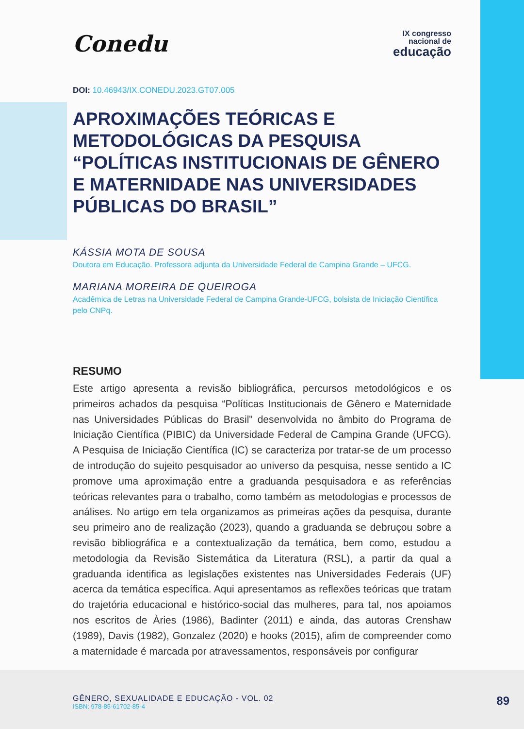Conedu
IX congresso
nacional de
educação
DOI: 10.46943/IX.CONEDU.2023.GT07.005
APROXIMAÇÕES TEÓRICAS E METODOLÓGICAS DA PESQUISA “POLÍTICAS INSTITUCIONAIS DE GÊNERO E MATERNIDADE NAS UNIVERSIDADES PÚBLICAS DO BRASIL”
KÁSSIA MOTA DE SOUSA
Doutora em Educação. Professora adjunta da Universidade Federal de Campina Grande – UFCG.
MARIANA MOREIRA DE QUEIROGA
Acadêmica de Letras na Universidade Federal de Campina Grande-UFCG, bolsista de Iniciação Científica pelo CNPq.
RESUMO
Este artigo apresenta a revisão bibliográfica, percursos metodológicos e os primeiros achados da pesquisa “Políticas Institucionais de Gênero e Maternidade nas Universidades Públicas do Brasil” desenvolvida no âmbito do Programa de Iniciação Científica (PIBIC) da Universidade Federal de Campina Grande (UFCG). A Pesquisa de Iniciação Científica (IC) se caracteriza por tratar-se de um processo de introdução do sujeito pesquisador ao universo da pesquisa, nesse sentido a IC promove uma aproximação entre a graduanda pesquisadora e as referências teóricas relevantes para o trabalho, como também as metodologias e processos de análises. No artigo em tela organizamos as primeiras ações da pesquisa, durante seu primeiro ano de realização (2023), quando a graduanda se debruçou sobre a revisão bibliográfica e a contextualização da temática, bem como, estudou a metodologia da Revisão Sistemática da Literatura (RSL), a partir da qual a graduanda identifica as legislações existentes nas Universidades Federais (UF) acerca da temática específica. Aqui apresentamos as reflexões teóricas que tratam do trajetória educacional e histórico-social das mulheres, para tal, nos apoiamos nos escritos de Àries (1986), Badinter (2011) e ainda, das autoras Crenshaw (1989), Davis (1982), Gonzalez (2020) e hooks (2015), afim de compreender como a maternidade é marcada por atravessamentos, responsáveis por configurar
GÊNERO, SEXUALIDADE E EDUCAÇÃO - VOL. 02
ISBN: 978-85-61702-85-4
89